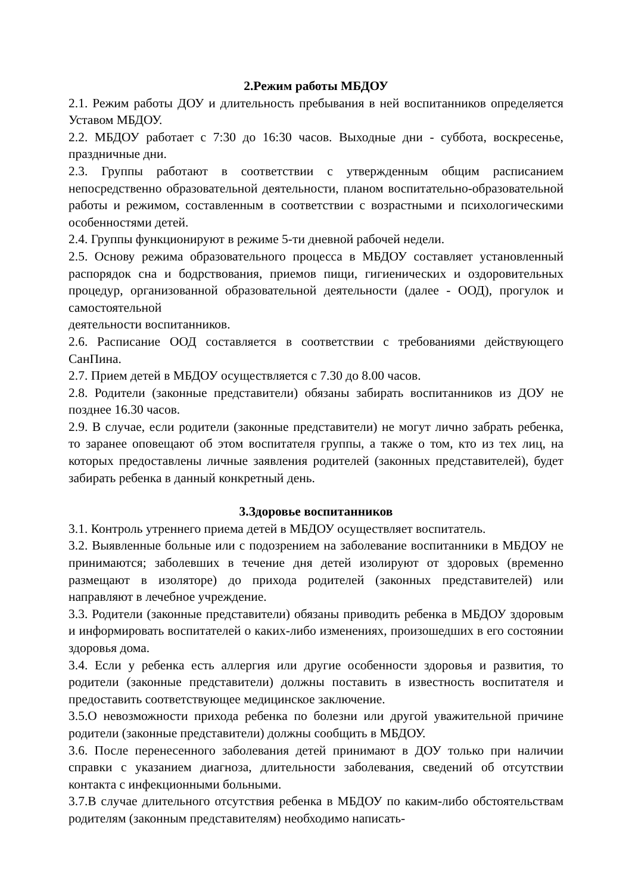2.Режим работы МБДОУ
2.1. Режим работы ДОУ и длительность пребывания в ней воспитанников определяется Уставом МБДОУ.
2.2. МБДОУ работает с 7:30 до 16:30 часов. Выходные дни - суббота, воскресенье, праздничные дни.
2.3. Группы работают в соответствии с утвержденным общим расписанием непосредственно образовательной деятельности, планом воспитательно-образовательной работы и режимом, составленным в соответствии с возрастными и психологическими особенностями детей.
2.4. Группы функционируют в режиме 5-ти дневной рабочей недели.
2.5. Основу режима образовательного процесса в МБДОУ составляет установленный распорядок сна и бодрствования, приемов пищи, гигиенических и оздоровительных процедур, организованной образовательной деятельности (далее - ООД), прогулок и самостоятельной
деятельности воспитанников.
2.6. Расписание ООД составляется в соответствии с требованиями действующего СанПина.
2.7. Прием детей в МБДОУ осуществляется с 7.30 до 8.00 часов.
2.8. Родители (законные представители) обязаны забирать воспитанников из ДОУ не позднее 16.30 часов.
2.9. В случае, если родители (законные представители) не могут лично забрать ребенка, то заранее оповещают об этом воспитателя группы, а также о том, кто из тех лиц, на которых предоставлены личные заявления родителей (законных представителей), будет забирать ребенка в данный конкретный день.
3.Здоровье воспитанников
3.1. Контроль утреннего приема детей в МБДОУ осуществляет воспитатель.
3.2. Выявленные больные или с подозрением на заболевание воспитанники в МБДОУ не принимаются; заболевших в течение дня детей изолируют от здоровых (временно размещают в изоляторе) до прихода родителей (законных представителей) или направляют в лечебное учреждение.
3.3. Родители (законные представители) обязаны приводить ребенка в МБДОУ здоровым и информировать воспитателей о каких-либо изменениях, произошедших в его состоянии здоровья дома.
3.4. Если у ребенка есть аллергия или другие особенности здоровья и развития, то родители (законные представители) должны поставить в известность воспитателя и предоставить соответствующее медицинское заключение.
3.5.О невозможности прихода ребенка по болезни или другой уважительной причине родители (законные представители) должны сообщить в МБДОУ.
3.6. После перенесенного заболевания детей принимают в ДОУ только при наличии справки с указанием диагноза, длительности заболевания, сведений об отсутствии контакта с инфекционными больными.
3.7.В случае длительного отсутствия ребенка в МБДОУ по каким-либо обстоятельствам родителям (законным представителям) необходимо написать-